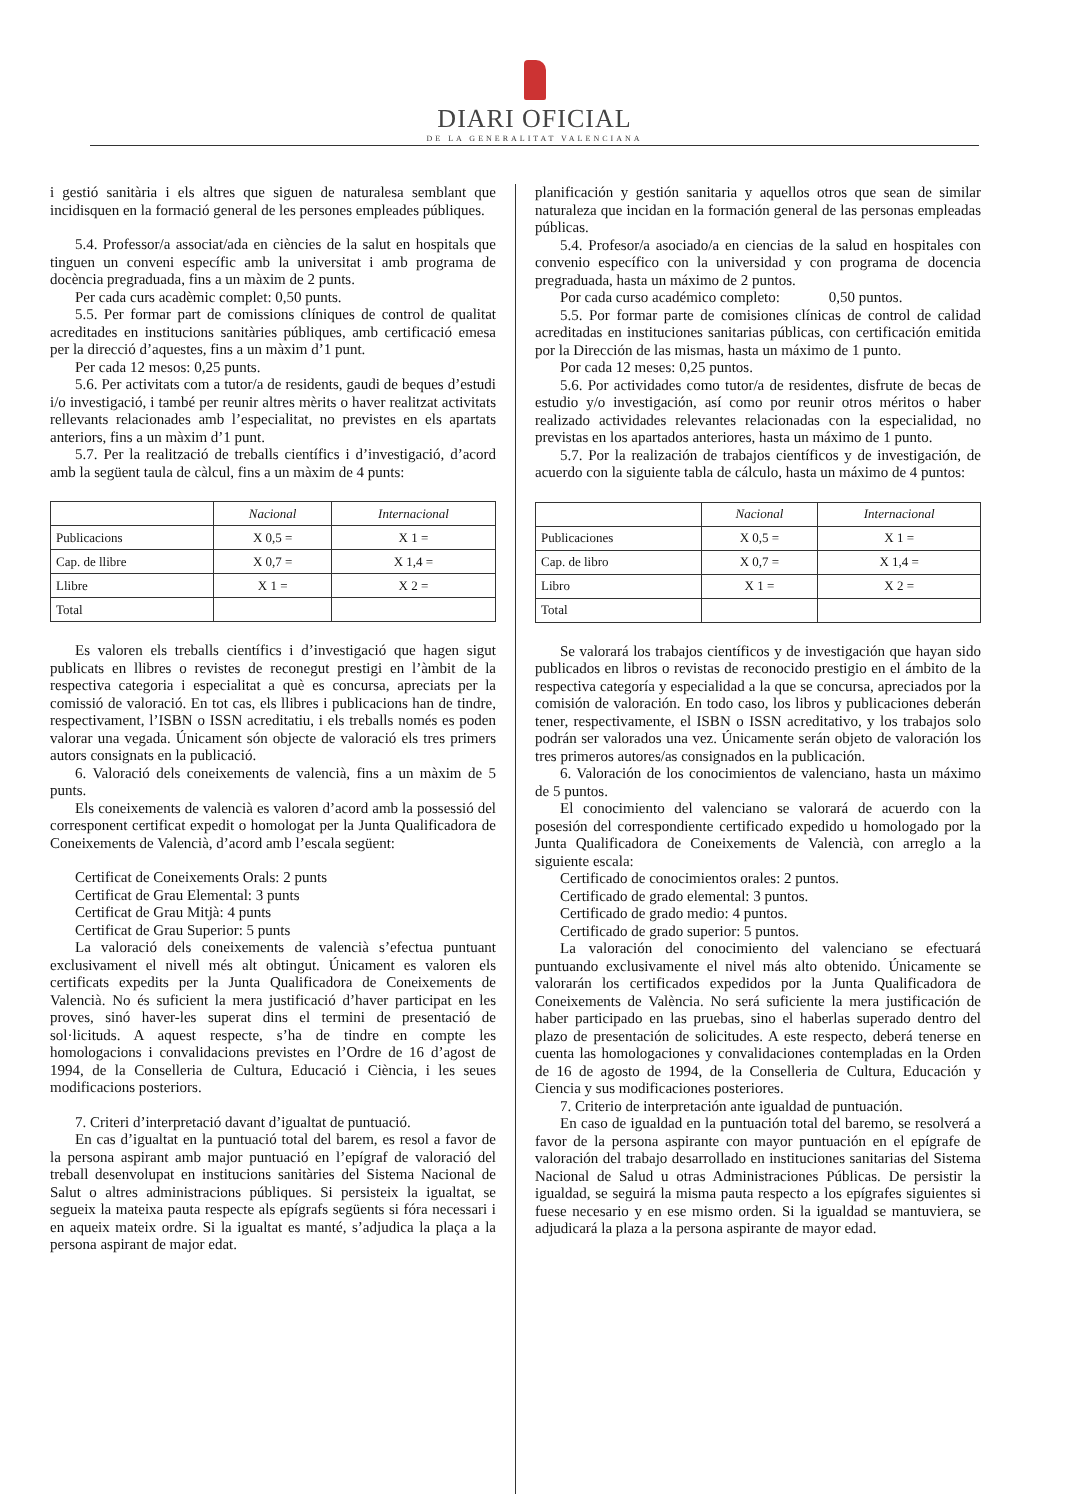DIARI OFICIAL
DE LA GENERALITAT VALENCIANA
i gestió sanitària i els altres que siguen de naturalesa semblant que incidisquen en la formació general de les persones empleades públiques.
5.4. Professor/a associat/ada en ciències de la salut en hospitals que tinguen un conveni específic amb la universitat i amb programa de docència pregraduada, fins a un màxim de 2 punts.
Per cada curs acadèmic complet: 0,50 punts.
5.5. Per formar part de comissions clíniques de control de qualitat acreditades en institucions sanitàries públiques, amb certificació emesa per la direcció d’aquestes, fins a un màxim d’1 punt.
Per cada 12 mesos: 0,25 punts.
5.6. Per activitats com a tutor/a de residents, gaudi de beques d’estudi i/o investigació, i també per reunir altres mèrits o haver realitzat activitats rellevants relacionades amb l’especialitat, no previstes en els apartats anteriors, fins a un màxim d’1 punt.
5.7. Per la realització de treballs científics i d’investigació, d’acord amb la següent taula de càlcul, fins a un màxim de 4 punts:
| | Nacional | Internacional |
| --- | --- | --- |
| Publicacions | X 0,5 = | X 1 = |
| Cap. de llibre | X 0,7 = | X 1,4 = |
| Llibre | X 1 = | X 2 = |
| Total | | |
Es valoren els treballs científics i d’investigació que hagen sigut publicats en llibres o revistes de reconegut prestigi en l’àmbit de la respectiva categoria i especialitat a què es concursa, apreciats per la comissió de valoració. En tot cas, els llibres i publicacions han de tindre, respectivament, l’ISBN o ISSN acreditatiu, i els treballs només es poden valorar una vegada. Únicament són objecte de valoració els tres primers autors consignats en la publicació.
6. Valoració dels coneixements de valencià, fins a un màxim de 5 punts.
Els coneixements de valencià es valoren d’acord amb la possessió del corresponent certificat expedit o homologat per la Junta Qualificadora de Coneixements de Valencià, d’acord amb l’escala següent:
Certificat de Coneixements Orals: 2 punts
Certificat de Grau Elemental: 3 punts
Certificat de Grau Mitjà: 4 punts
Certificat de Grau Superior: 5 punts
La valoració dels coneixements de valencià s’efectua puntuant exclusivament el nivell més alt obtingut. Únicament es valoren els certificats expedits per la Junta Qualificadora de Coneixements de Valencià. No és suficient la mera justificació d’haver participat en les proves, sinó haver-les superat dins el termini de presentació de sol·licituds. A aquest respecte, s’ha de tindre en compte les homologacions i convalidacions previstes en l’Ordre de 16 d’agost de 1994, de la Conselleria de Cultura, Educació i Ciència, i les seues modificacions posteriors.
7. Criteri d’interpretació davant d’igualtat de puntuació.
En cas d’igualtat en la puntuació total del barem, es resol a favor de la persona aspirant amb major puntuació en l’epígraf de valoració del treball desenvolupat en institucions sanitàries del Sistema Nacional de Salut o altres administracions públiques. Si persisteix la igualtat, se segueix la mateixa pauta respecte als epígrafs següents si fóra necessari i en aqueix mateix ordre. Si la igualtat es manté, s’adjudica la plaça a la persona aspirant de major edat.
planificación y gestión sanitaria y aquellos otros que sean de similar naturaleza que incidan en la formación general de las personas empleadas públicas.
5.4. Profesor/a asociado/a en ciencias de la salud en hospitales con convenio específico con la universidad y con programa de docencia pregraduada, hasta un máximo de 2 puntos.
Por cada curso académico completo: 0,50 puntos.
5.5. Por formar parte de comisiones clínicas de control de calidad acreditadas en instituciones sanitarias públicas, con certificación emitida por la Dirección de las mismas, hasta un máximo de 1 punto.
Por cada 12 meses: 0,25 puntos.
5.6. Por actividades como tutor/a de residentes, disfrute de becas de estudio y/o investigación, así como por reunir otros méritos o haber realizado actividades relevantes relacionadas con la especialidad, no previstas en los apartados anteriores, hasta un máximo de 1 punto.
5.7. Por la realización de trabajos científicos y de investigación, de acuerdo con la siguiente tabla de cálculo, hasta un máximo de 4 puntos:
| | Nacional | Internacional |
| --- | --- | --- |
| Publicaciones | X 0,5 = | X 1 = |
| Cap. de libro | X 0,7 = | X 1,4 = |
| Libro | X 1 = | X 2 = |
| Total | | |
Se valorará los trabajos científicos y de investigación que hayan sido publicados en libros o revistas de reconocido prestigio en el ámbito de la respectiva categoría y especialidad a la que se concursa, apreciados por la comisión de valoración. En todo caso, los libros y publicaciones deberán tener, respectivamente, el ISBN o ISSN acreditativo, y los trabajos solo podrán ser valorados una vez. Únicamente serán objeto de valoración los tres primeros autores/as consignados en la publicación.
6. Valoración de los conocimientos de valenciano, hasta un máximo de 5 puntos.
El conocimiento del valenciano se valorará de acuerdo con la posesión del correspondiente certificado expedido u homologado por la Junta Qualificadora de Coneixements de Valencià, con arreglo a la siguiente escala:
Certificado de conocimientos orales: 2 puntos.
Certificado de grado elemental: 3 puntos.
Certificado de grado medio: 4 puntos.
Certificado de grado superior: 5 puntos.
La valoración del conocimiento del valenciano se efectuará puntuando exclusivamente el nivel más alto obtenido. Únicamente se valorarán los certificados expedidos por la Junta Qualificadora de Coneixements de València. No será suficiente la mera justificación de haber participado en las pruebas, sino el haberlas superado dentro del plazo de presentación de solicitudes. A este respecto, deberá tenerse en cuenta las homologaciones y convalidaciones contempladas en la Orden de 16 de agosto de 1994, de la Conselleria de Cultura, Educación y Ciencia y sus modificaciones posteriores.
7. Criterio de interpretación ante igualdad de puntuación.
En caso de igualdad en la puntuación total del baremo, se resolverá a favor de la persona aspirante con mayor puntuación en el epígrafe de valoración del trabajo desarrollado en instituciones sanitarias del Sistema Nacional de Salud u otras Administraciones Públicas. De persistir la igualdad, se seguirá la misma pauta respecto a los epígrafes siguientes si fuese necesario y en ese mismo orden. Si la igualdad se mantuviera, se adjudicará la plaza a la persona aspirante de mayor edad.